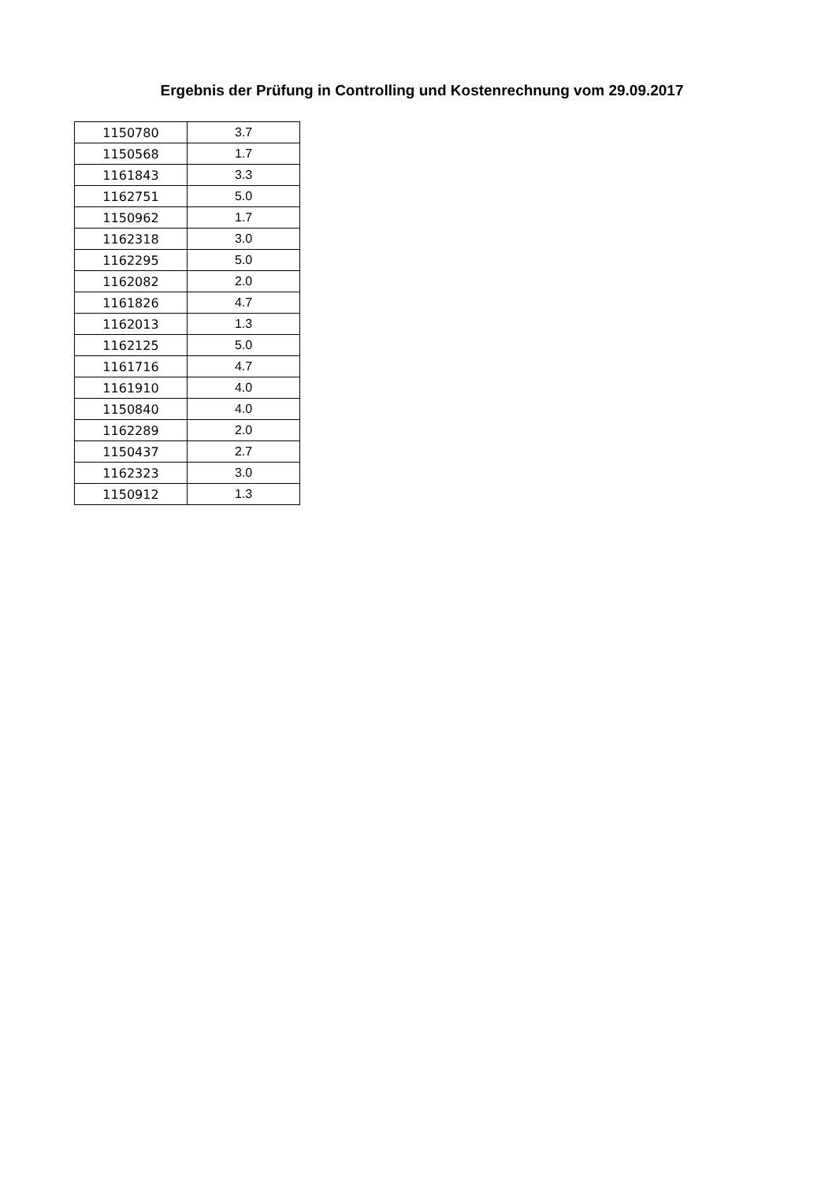Ergebnis der Prüfung in Controlling und Kostenrechnung vom 29.09.2017
| 1150780 | 3.7 |
| 1150568 | 1.7 |
| 1161843 | 3.3 |
| 1162751 | 5.0 |
| 1150962 | 1.7 |
| 1162318 | 3.0 |
| 1162295 | 5.0 |
| 1162082 | 2.0 |
| 1161826 | 4.7 |
| 1162013 | 1.3 |
| 1162125 | 5.0 |
| 1161716 | 4.7 |
| 1161910 | 4.0 |
| 1150840 | 4.0 |
| 1162289 | 2.0 |
| 1150437 | 2.7 |
| 1162323 | 3.0 |
| 1150912 | 1.3 |